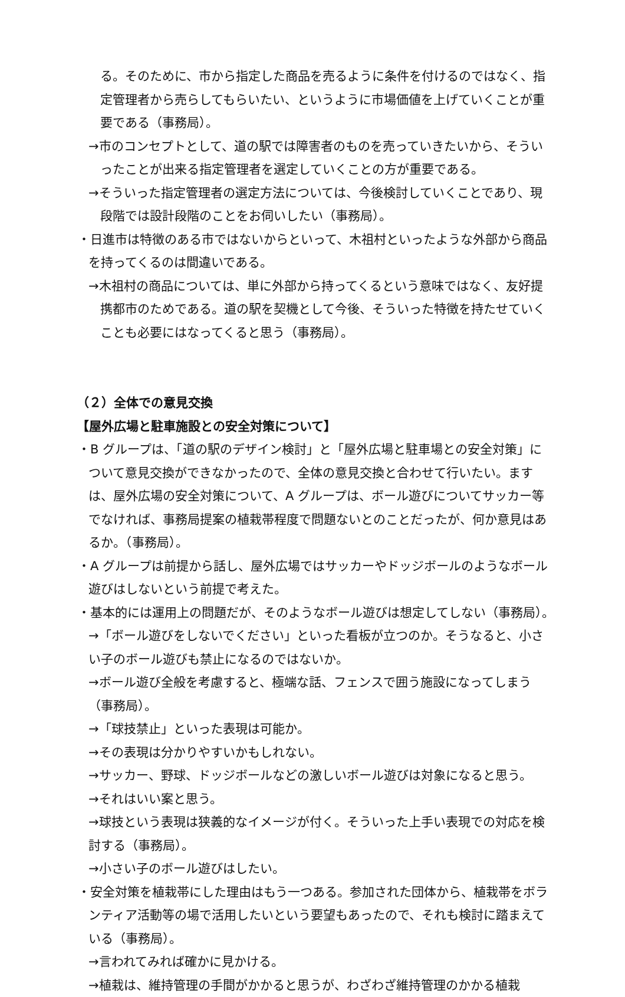る。そのために、市から指定した商品を売るように条件を付けるのではなく、指定管理者から売らしてもらいたい、というように市場価値を上げていくことが重要である（事務局）。
→市のコンセプトとして、道の駅では障害者のものを売っていきたいから、そういったことが出来る指定管理者を選定していくことの方が重要である。
→そういった指定管理者の選定方法については、今後検討していくことであり、現段階では設計段階のことをお伺いしたい（事務局）。
・日進市は特徴のある市ではないからといって、木祖村といったような外部から商品を持ってくるのは間違いである。
→木祖村の商品については、単に外部から持ってくるという意味ではなく、友好提携都市のためである。道の駅を契機として今後、そういった特徴を持たせていくことも必要にはなってくると思う（事務局）。
（２）全体での意見交換
【屋外広場と駐車施設との安全対策について】
・B グループは、「道の駅のデザイン検討」と「屋外広場と駐車場との安全対策」について意見交換ができなかったので、全体の意見交換と合わせて行いたい。ますは、屋外広場の安全対策について、A グループは、ボール遊びについてサッカー等でなければ、事務局提案の植栽帯程度で問題ないとのことだったが、何か意見はあるか。（事務局）。
・A グループは前提から話し、屋外広場ではサッカーやドッジボールのようなボール遊びはしないという前提で考えた。
・基本的には運用上の問題だが、そのようなボール遊びは想定してしない（事務局）。
→「ボール遊びをしないでください」といった看板が立つのか。そうなると、小さい子のボール遊びも禁止になるのではないか。
→ボール遊び全般を考慮すると、極端な話、フェンスで囲う施設になってしまう（事務局）。
→「球技禁止」といった表現は可能か。
→その表現は分かりやすいかもしれない。
→サッカー、野球、ドッジボールなどの激しいボール遊びは対象になると思う。
→それはいい案と思う。
→球技という表現は狭義的なイメージが付く。そういった上手い表現での対応を検討する（事務局）。
→小さい子のボール遊びはしたい。
・安全対策を植栽帯にした理由はもう一つある。参加された団体から、植栽帯をボランティア活動等の場で活用したいという要望もあったので、それも検討に踏まえている（事務局）。
→言われてみれば確かに見かける。
→植栽は、維持管理の手間がかかると思うが、わざわざ維持管理のかかる植栽